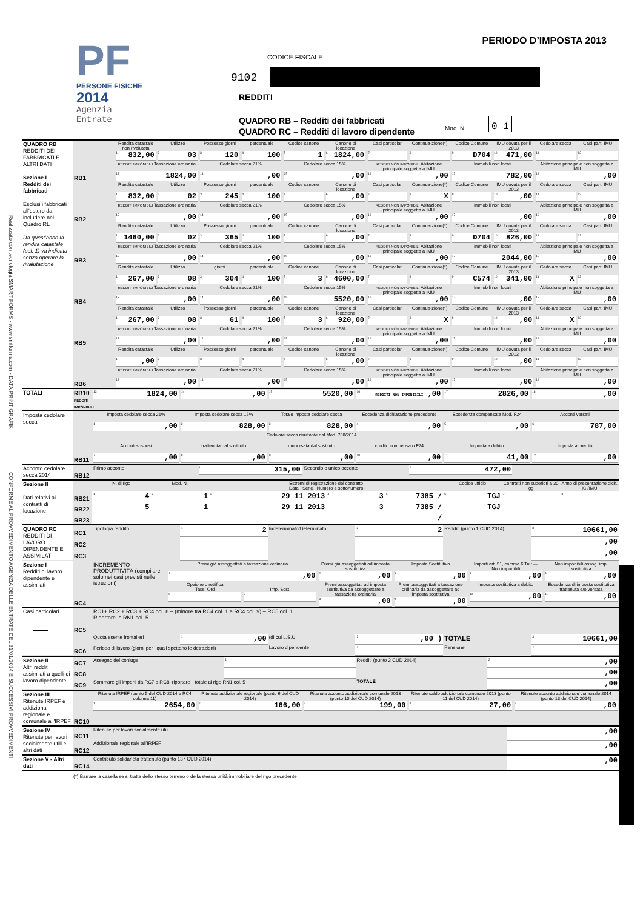Realizzato con tecnologia SMART FORMS - www.smtforms.com - DATA PRINT GRAFIK
CONFORME AL PROVVEDIMENTO AGENZIA DELLE ENTRATE DEL 31/01/2014 E SUCCESSIVI PROVVEDIMENTI
PF
PERSONE FISICHE
2014
Agenzia
Entrate
PERIODO D’IMPOSTA 2013
CODICE FISCALE
9102
REDDITI
QUADRO RB – Redditi dei fabbricati
QUADRO RC – Redditi di lavoro dipendente
Mod. N.
0 1
| QUADRO RB REDDITI DEI FABBRICATI E ALTRI DATI Sezione I Redditi dei fabbricati Esclusi i fabbricati all'estero da includere nel Quadro RL Da quest’anno la rendita catastale (col. 1) va indicata senza operare la rivalutazione | | | | | | | | | | | | | |
| | RB1 | Rendita catastale non rivalutata 1 832,00 | Utilizzo 2 03 | Possesso giorni 3 120 | percentuale 4 100 | Codice canone 5 1 | Canone di locazione 6 1824,00 | Casi particolari 7 | Continua-zione(*) 8 | Codice Comune 9 D704 | IMU dovuta per il 2013 10 471,00 | Cedolare secca 11 | Casi part. IMU 12 |
| | | REDDITI IMPONIBILI Tassazione ordinaria 13 1824,00 | | Cedolare secca 21% 14 ,00 | | Cedolare secca 15% 15 ,00 | | REDDITI NON IMPONIBILI Abitazione principale soggetta a IMU 16 ,00 | | Immobili non locati 17 782,00 | | Abitazione principale non soggetta a IMU 18 ,00 | |
| | RB2 | Rendita catastale 1 832,00 | Utilizzo 2 02 | Possesso giorni 3 245 | percentuale 4 100 | Codice canone 5 | Canone di locazione 6 ,00 | Casi particolari 7 | Continua-zione(*) 8 X | Codice Comune 9 | IMU dovuta per il 2013 10 ,00 | Cedolare secca 11 | Casi part. IMU 12 |
| | | REDDITI IMPONIBILI Tassazione ordinaria 13 ,00 | | Cedolare secca 21% 14 ,00 | | Cedolare secca 15% 15 ,00 | | REDDITI NON IMPONIBILI Abitazione principale soggetta a IMU 16 ,00 | | Immobili non locati 17 ,00 | | Abitazione principale non soggetta a IMU 18 ,00 | |
| | RB3 | Rendita catastale 1 1460,00 | Utilizzo 2 02 | Possesso giorni 3 365 | percentuale 4 100 | Codice canone 5 | Canone di locazione 6 ,00 | Casi particolari 7 | Continua-zione(*) 8 | Codice Comune 9 D704 | IMU dovuta per il 2013 10 826,00 | Cedolare secca 11 | Casi part. IMU 12 |
| | | REDDITI IMPONIBILI Tassazione ordinaria 13 ,00 | | Cedolare secca 21% 14 ,00 | | Cedolare secca 15% 15 ,00 | | REDDITI NON IMPONIBILI Abitazione principale soggetta a IMU 16 ,00 | | Immobili non locati 17 2044,00 | | Abitazione principale non soggetta a IMU 18 ,00 | |
| | RB4 | Rendita catastale 1 267,00 | Utilizzo 2 08 | giorni 3 304 | percentuale 4 100 | Codice canone 5 3 | Canone di locazione 6 4600,00 | Casi particolari 7 | Continua-zione(*) 8 | Codice Comune 9 C574 | IMU dovuta per il 2013 10 341,00 | Cedolare secca 11 X | Casi part. IMU 12 |
| | | REDDITI IMPONIBILI Tassazione ordinaria 13 ,00 | | Cedolare secca 21% 14 ,00 | | Cedolare secca 15% 15 5520,00 | | REDDITI NON IMPONIBILI Abitazione principale soggetta a IMU 16 ,00 | | Immobili non locati 17 ,00 | | Abitazione principale non soggetta a IMU 18 ,00 | |
| | RB5 | Rendita catastale 1 267,00 | Utilizzo 2 08 | Possesso giorni 3 61 | percentuale 4 100 | Codice canone 5 3 | Canone di locazione 6 920,00 | Casi particolari 7 | Continua-zione(*) 8 X | Codice Comune 9 | IMU dovuta per il 2013 10 ,00 | Cedolare secca 11 X | Casi part. IMU 12 |
| | | REDDITI IMPONIBILI Tassazione ordinaria 13 ,00 | | Cedolare secca 21% 14 ,00 | | Cedolare secca 15% 15 ,00 | | REDDITI NON IMPONIBILI Abitazione principale soggetta a IMU 16 ,00 | | Immobili non locati 17 ,00 | | Abitazione principale non soggetta a IMU 18 ,00 | |
| | RB6 | Rendita catastale 1 ,00 | Utilizzo 2 | Possesso giorni 3 | percentuale 4 | Codice canone 5 | Canone di locazione 6 ,00 | Casi particolari 7 | Continua-zione(*) 8 | Codice Comune 9 | IMU dovuta per il 2013 10 ,00 | Cedolare secca 11 | Casi part. IMU 12 |
| | | REDDITI IMPONIBILI Tassazione ordinaria 13 ,00 | | Cedolare secca 21% 14 ,00 | | Cedolare secca 15% 15 ,00 | | REDDITI NON IMPONIBILI Abitazione principale soggetta a IMU 16 ,00 | | Immobili non locati 17 ,00 | | Abitazione principale non soggetta a IMU 18 ,00 | |
| TOTALI | RB10 REDDITI IMPONIBILI | 13 1824,00 | 14 ,00 | 15 5520,00 | REDDITI NON IMPONIBILI 16 ,00 | 17 2826,00 | 18 ,00 |
| Imposta cedolare secca | RB11 | Imposta cedolare secca 21% 1 ,00 | Imposta cedolare secca 15% 2 828,00 | Totale imposta cedolare secca 3 828,00 | Eccedenza dichiarazione precedente 4 ,00 | Eccedenza compensata Mod. F24 5 ,00 | Acconti versati 6 787,00 |
| | | | Cedolare secca risultante dal Mod. 730/2014 | | | | |
| | | Acconti sospesi 7 ,00 | trattenuta dal sostituto 8 ,00 | rimborsata dal sostituto 9 ,00 | credito compensato F24 10 ,00 | Imposta a debito 11 41,00 | Imposta a credito 12 ,00 |
| Acconto cedolare secca 2014 | RB12 | Primo acconto | 1 315,00 | Secondo o unico acconto | 2 472,00 | |
| Sezione II Dati relativi ai contratti di locazione | | N. di rigo | Mod. N. | Estremi di registrazione del contratto Data Serie Numero e sottonumero | | | Codice ufficio | Contratti non superiori a 30 gg | Anno di presentazione dich. ICI/IMU |
| | RB21 | 1 4 | 2 1 | 3 29 11 2013 | 4 3 | 5 7385 / | 6 TGJ | 7 | 8 |
| | RB22 | 5 | 1 | 29 11 2013 | 3 | 7385 / | TGJ | | |
| | RB23 | | | | | / | | | |
| QUADRO RC REDDITI DI LAVORO DIPENDENTE E ASSIMILATI | RC1 | Tipologia reddito | 1 2 | Indeterminato/Determinato | 2 2 | Redditi (punto 1 CUD 2014) | 3 10661,00 |
| | RC2 | | | | | | ,00 |
| | RC3 | | | | | | ,00 |
| Sezione I Redditi di lavoro dipendente e assimilati | RC4 | INCREMENTO PRODUTTIVITÀ (compilare solo nei casi previsti nelle istruzioni) | Premi già assoggettati a tassazione ordinaria 1 ,00 | | Premi già assoggettati ad imposta sostitutiva 2 ,00 | Imposta Sostitutiva 3 ,00 | Importi art. 51, comma 6 Tuir — Non imponibili 4 ,00 | Non imponibili assog. imp. sostitutiva 5 ,00 |
| | | | Opzione o rettifica Tass. Ord 6 | Imp. Sost. 7 | Premi assoggettati ad imposta sostitutiva da assoggettare a tassazione ordinaria 8 ,00 | Premi assoggettati a tassazione ordinaria da assoggettare ad imposta sostitutiva 9 ,00 | Imposta sostitutiva a debito 10 ,00 | Eccedenza di imposta sostitutiva trattenuta e/o versata 11 ,00 |
| Casi particolari | RC5 | RC1+ RC2 + RC3 + RC4 col. 8 – (minore tra RC4 col. 1 e RC4 col. 9) – RC5 col. 1 Riportare in RN1 col. 5 | | | | | |
| | | Quota esente frontalieri | 1 ,00 | (di cui L.S.U. | 2 ,00 ) | TOTALE | 3 10661,00 |
| | RC6 | Periodo di lavoro (giorni per i quali spettano le detrazioni) | | Lavoro dipendente | 1 | Pensione | 2 |
| Sezione II Altri redditi assimilati a quelli di lavoro dipendente | RC7 | Assegno del coniuge | 1 | Redditi (punto 2 CUD 2014) | 2 ,00 |
| | RC8 | | | | ,00 |
| | RC9 | Sommare gli importi da RC7 a RC8; riportare il totale al rigo RN1 col. 5 | | TOTALE | ,00 |
| Sezione III Ritenute IRPEF e addizionali regionale e comunale all'IRPEF | RC10 | Ritenute IRPEF (punto 5 del CUD 2014 e RC4 colonna 11) 1 2654,00 | Ritenute addizionale regionale (punto 6 del CUD 2014) 2 166,00 | Ritenute acconto addizionale comunale 2013 (punto 10 del CUD 2014) 3 199,00 | Ritenute saldo addizionale comunale 2013 (punto 11 del CUD 2014) 4 27,00 | Ritenute acconto addizionale comunale 2014 (punto 13 del CUD 2014) 5 ,00 |
| Sezione IV Ritenute per lavori socialmente utili e altri dati | RC11 | Ritenute per lavori socialmente utili | ,00 |
| | RC12 | Addizionale regionale all'IRPEF | ,00 |
| Sezione V - Altri dati | RC14 | Contributo solidarietà trattenuto (punto 137 CUD 2014) | ,00 |
(*) Barrare la casella se si tratta dello stesso terreno o della stessa unità immobiliare del rigo precedente